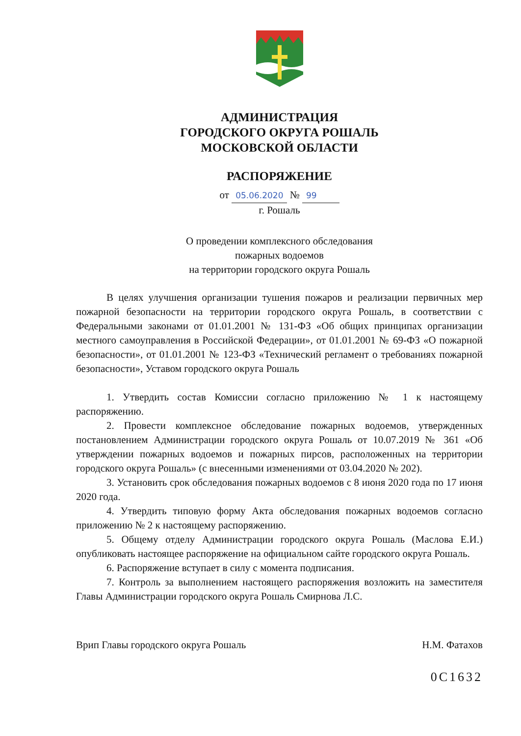АДМИНИСТРАЦИЯ
ГОРОДСКОГО ОКРУГА РОШАЛЬ
МОСКОВСКОЙ ОБЛАСТИ
РАСПОРЯЖЕНИЕ
от 05.06.2020 № 99
г. Рошаль
О проведении комплексного обследования
пожарных водоемов
на территории городского округа Рошаль
В целях улучшения организации тушения пожаров и реализации первичных мер пожарной безопасности на территории городского округа Рошаль, в соответствии с Федеральными законами от 01.01.2001 № 131-ФЗ «Об общих принципах организации местного самоуправления в Российской Федерации», от 01.01.2001 № 69-ФЗ «О пожарной безопасности», от 01.01.2001 № 123-ФЗ «Технический регламент о требованиях пожарной безопасности», Уставом городского округа Рошаль
1. Утвердить состав Комиссии согласно приложению № 1 к настоящему распоряжению.
2. Провести комплексное обследование пожарных водоемов, утвержденных постановлением Администрации городского округа Рошаль от 10.07.2019 № 361 «Об утверждении пожарных водоемов и пожарных пирсов, расположенных на территории городского округа Рошаль» (с внесенными изменениями от 03.04.2020 № 202).
3. Установить срок обследования пожарных водоемов с 8 июня 2020 года по 17 июня 2020 года.
4. Утвердить типовую форму Акта обследования пожарных водоемов согласно приложению № 2 к настоящему распоряжению.
5. Общему отделу Администрации городского округа Рошаль (Маслова Е.И.) опубликовать настоящее распоряжение на официальном сайте городского округа Рошаль.
6. Распоряжение вступает в силу с момента подписания.
7. Контроль за выполнением настоящего распоряжения возложить на заместителя Главы Администрации городского округа Рошаль Смирнова Л.С.
Врип Главы городского округа Рошаль Н.М. Фатахов
0С1632